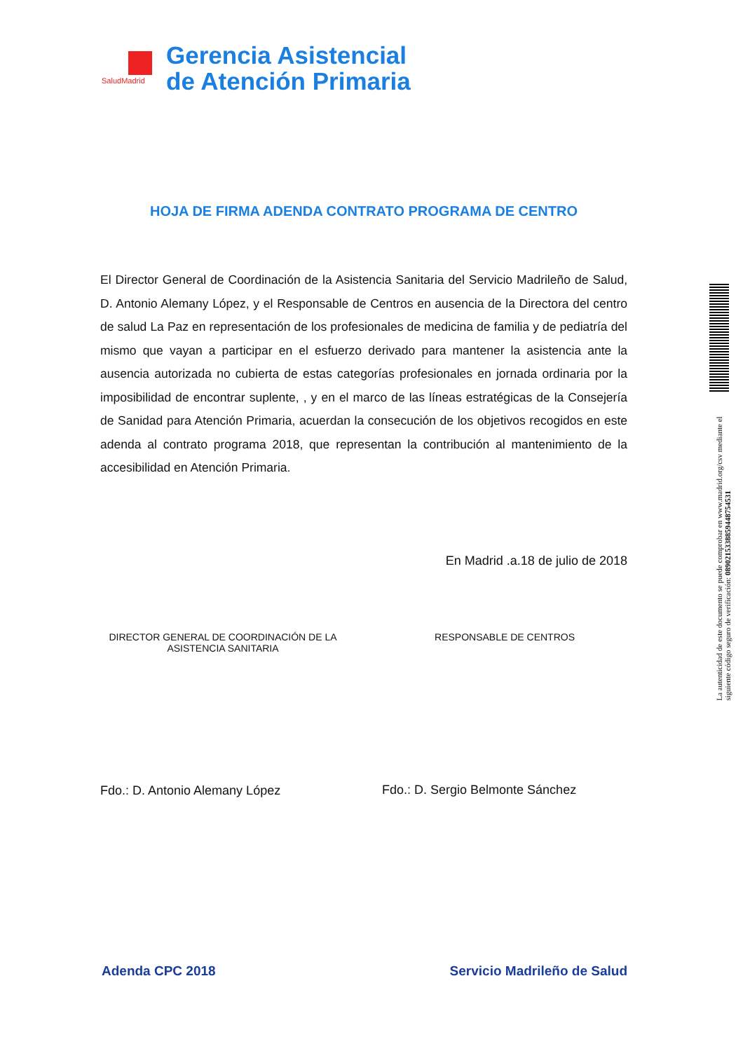SaludMadrid
Gerencia Asistencial
de Atención Primaria
HOJA DE FIRMA ADENDA CONTRATO PROGRAMA DE CENTRO
El Director General de Coordinación de la Asistencia Sanitaria del Servicio Madrileño de Salud, D. Antonio Alemany López, y el Responsable de Centros en ausencia de la Directora del centro de salud La Paz en representación de los profesionales de medicina de familia y de pediatría del mismo que vayan a participar en el esfuerzo derivado para mantener la asistencia ante la ausencia autorizada no cubierta de estas categorías profesionales en jornada ordinaria por la imposibilidad de encontrar suplente, , y en el marco de las líneas estratégicas de la Consejería de Sanidad para Atención Primaria, acuerdan la consecución de los objetivos recogidos en este adenda al contrato programa 2018, que representan la contribución al mantenimiento de la accesibilidad en Atención Primaria.
En Madrid .a.18 de julio de 2018
DIRECTOR GENERAL DE COORDINACIÓN DE LA ASISTENCIA SANITARIA
Fdo.: D. Antonio Alemany López
RESPONSABLE DE CENTROS
Fdo.: D. Sergio Belmonte Sánchez
Adenda CPC 2018 Servicio Madrileño de Salud
La autenticidad de este documento se puede comprobar en www.madrid.org/csv mediante el siguiente código seguro de verificación: 0890215338859448754531